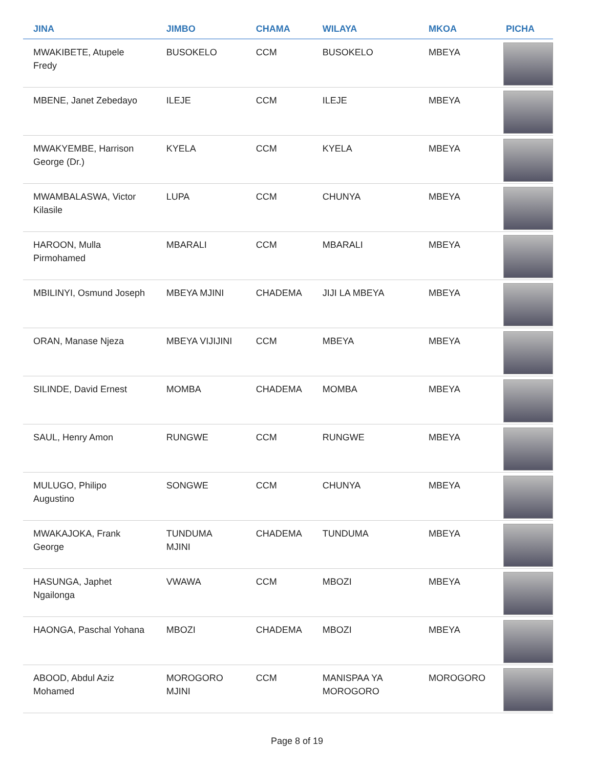| JINA | JIMBO | CHAMA | WILAYA | MKOA | PICHA |
| --- | --- | --- | --- | --- | --- |
| MWAKIBETE, Atupele Fredy | BUSOKELO | CCM | BUSOKELO | MBEYA | |
| MBENE, Janet Zebedayo | ILEJE | CCM | ILEJE | MBEYA | |
| MWAKYEMBE, Harrison George (Dr.) | KYELA | CCM | KYELA | MBEYA | |
| MWAMBALASWA, Victor Kilasile | LUPA | CCM | CHUNYA | MBEYA | |
| HAROON, Mulla Pirmohamed | MBARALI | CCM | MBARALI | MBEYA | |
| MBILINYI, Osmund Joseph | MBEYA MJINI | CHADEMA | JIJI LA MBEYA | MBEYA | |
| ORAN, Manase Njeza | MBEYA VIJIJINI | CCM | MBEYA | MBEYA | |
| SILINDE, David Ernest | MOMBA | CHADEMA | MOMBA | MBEYA | |
| SAUL, Henry Amon | RUNGWE | CCM | RUNGWE | MBEYA | |
| MULUGO, Philipo Augustino | SONGWE | CCM | CHUNYA | MBEYA | |
| MWAKAJOKA, Frank George | TUNDUMA MJINI | CHADEMA | TUNDUMA | MBEYA | |
| HASUNGA, Japhet Ngailonga | VWAWA | CCM | MBOZI | MBEYA | |
| HAONGA, Paschal Yohana | MBOZI | CHADEMA | MBOZI | MBEYA | |
| ABOOD, Abdul Aziz Mohamed | MOROGORO MJINI | CCM | MANISPAA YA MOROGORO | MOROGORO | |
Page 8 of 19